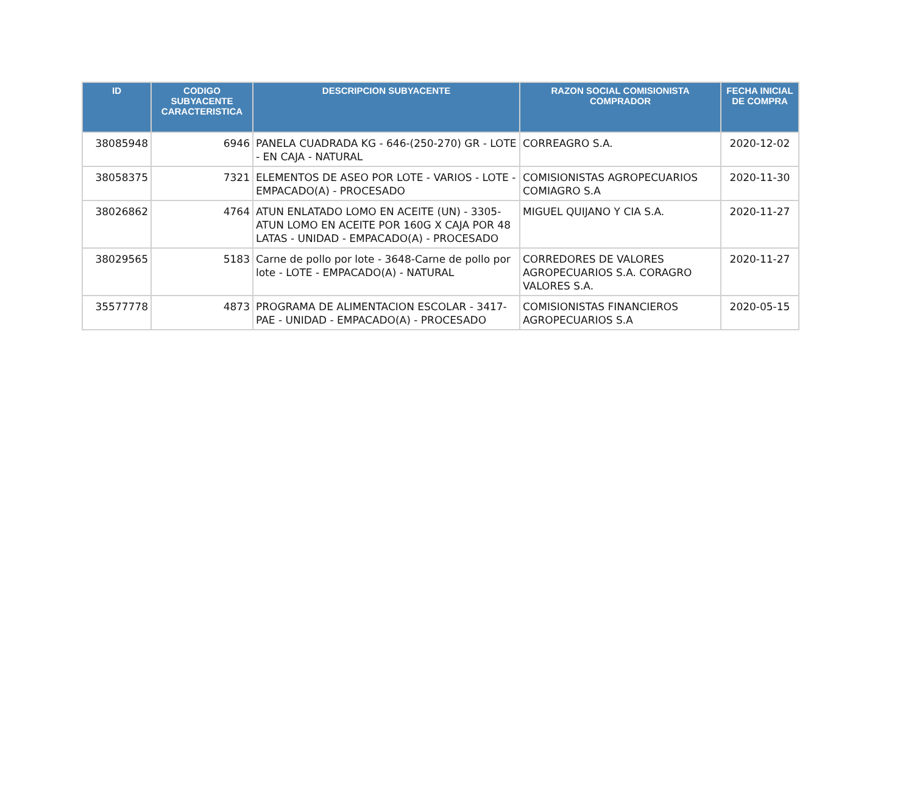| ID | CODIGO SUBYACENTE CARACTERISTICA | DESCRIPCION SUBYACENTE | RAZON SOCIAL COMISIONISTA COMPRADOR | FECHA INICIAL DE COMPRA |
| --- | --- | --- | --- | --- |
| 38085948 | 6946 | PANELA CUADRADA KG - 646-(250-270) GR - LOTE - EN CAJA - NATURAL | CORREAGRO S.A. | 2020-12-02 |
| 38058375 | 7321 | ELEMENTOS DE ASEO POR LOTE - VARIOS - LOTE - EMPACADO(A) - PROCESADO | COMISIONISTAS AGROPECUARIOS COMIAGRO S.A | 2020-11-30 |
| 38026862 | 4764 | ATUN ENLATADO LOMO EN ACEITE (UN) - 3305-ATUN LOMO EN ACEITE POR 160G X CAJA POR 48 LATAS - UNIDAD - EMPACADO(A) - PROCESADO | MIGUEL QUIJANO Y CIA S.A. | 2020-11-27 |
| 38029565 | 5183 | Carne de pollo por lote - 3648-Carne de pollo por lote - LOTE - EMPACADO(A) - NATURAL | CORREDORES DE VALORES AGROPECUARIOS S.A. CORAGRO VALORES S.A. | 2020-11-27 |
| 35577778 | 4873 | PROGRAMA DE ALIMENTACION ESCOLAR - 3417-PAE - UNIDAD - EMPACADO(A) - PROCESADO | COMISIONISTAS FINANCIEROS AGROPECUARIOS S.A | 2020-05-15 |